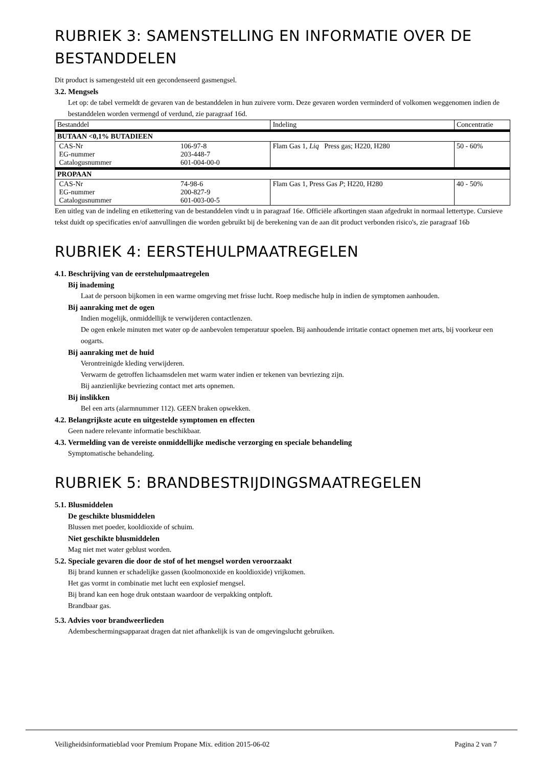RUBRIEK 3: SAMENSTELLING EN INFORMATIE OVER DE BESTANDDELEN
Dit product is samengesteld uit een gecondenseerd gasmengsel.
3.2. Mengsels
Let op: de tabel vermeldt de gevaren van de bestanddelen in hun zuivere vorm. Deze gevaren worden verminderd of volkomen weggenomen indien de bestanddelen worden vermengd of verdund, zie paragraaf 16d.
| Bestanddel | | Indeling | Concentratie |
| --- | --- | --- | --- |
| BUTAAN <0,1% BUTADIEEN | | | |
| CAS-Nr EG-nummer Catalogusnummer | 106-97-8 203-448-7 601-004-00-0 | Flam Gas 1, Liq Press gas; H220, H280 | 50 - 60% |
| PROPAAN | | | |
| CAS-Nr EG-nummer Catalogusnummer | 74-98-6 200-827-9 601-003-00-5 | Flam Gas 1, Press Gas P ; H220, H280 | 40 - 50% |
Een uitleg van de indeling en etikettering van de bestanddelen vindt u in paragraaf 16e. Officiële afkortingen staan afgedrukt in normaal lettertype. Cursieve tekst duidt op specificaties en/of aanvullingen die worden gebruikt bij de berekening van de aan dit product verbonden risico's, zie paragraaf 16b
RUBRIEK 4: EERSTEHULPMAATREGELEN
4.1. Beschrijving van de eerstehulpmaatregelen
Bij inademing
Laat de persoon bijkomen in een warme omgeving met frisse lucht. Roep medische hulp in indien de symptomen aanhouden.
Bij aanraking met de ogen
Indien mogelijk, onmiddellijk te verwijderen contactlenzen.
De ogen enkele minuten met water op de aanbevolen temperatuur spoelen. Bij aanhoudende irritatie contact opnemen met arts, bij voorkeur een oogarts.
Bij aanraking met de huid
Verontreinigde kleding verwijderen.
Verwarm de getroffen lichaamsdelen met warm water indien er tekenen van bevriezing zijn.
Bij aanzienlijke bevriezing contact met arts opnemen.
Bij inslikken
Bel een arts (alarmnummer 112). GEEN braken opwekken.
4.2. Belangrijkste acute en uitgestelde symptomen en effecten
Geen nadere relevante informatie beschikbaar.
4.3. Vermelding van de vereiste onmiddellijke medische verzorging en speciale behandeling
Symptomatische behandeling.
RUBRIEK 5: BRANDBESTRIJDINGSMAATREGELEN
5.1. Blusmiddelen
De geschikte blusmiddelen
Blussen met poeder, kooldioxide of schuim.
Niet geschikte blusmiddelen
Mag niet met water geblust worden.
5.2. Speciale gevaren die door de stof of het mengsel worden veroorzaakt
Bij brand kunnen er schadelijke gassen (koolmonoxide en kooldioxide) vrijkomen.
Het gas vormt in combinatie met lucht een explosief mengsel.
Bij brand kan een hoge druk ontstaan waardoor de verpakking ontploft.
Brandbaar gas.
5.3. Advies voor brandweerlieden
Adembeschermingsapparaat dragen dat niet afhankelijk is van de omgevingslucht gebruiken.
Veiligheidsinformatieblad voor Premium Propane Mix. edition 2015-06-02 Pagina 2 van 7